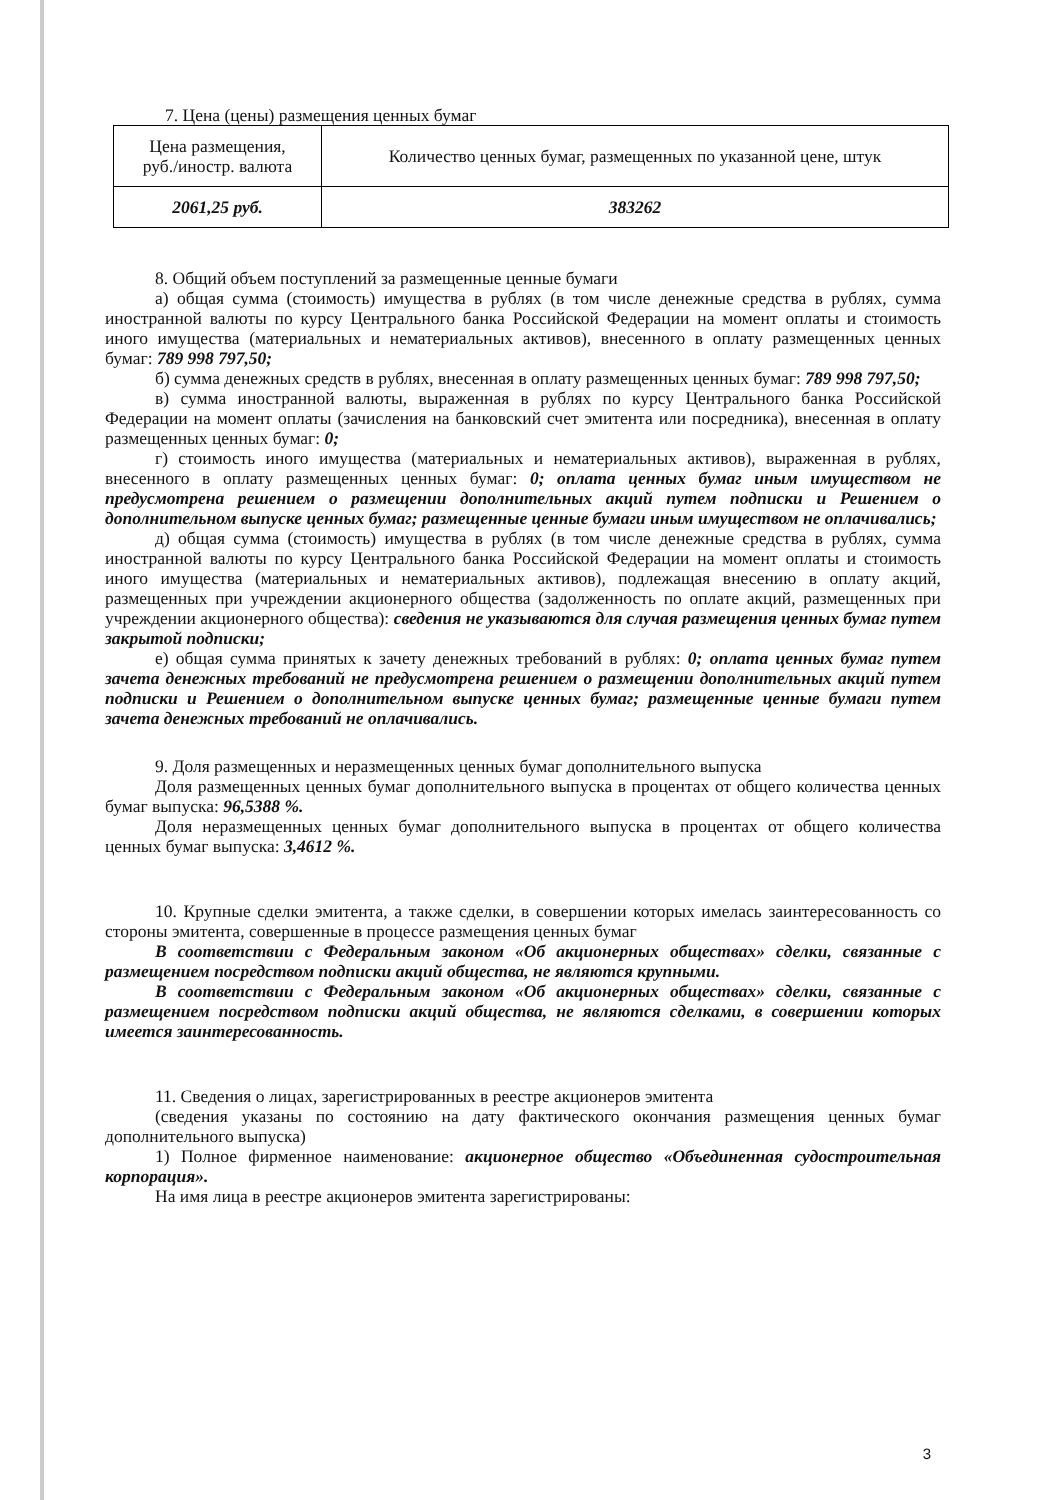7. Цена (цены) размещения ценных бумаг
| Цена размещения, руб./иностр. валюта | Количество ценных бумаг, размещенных по указанной цене, штук |
| 2061,25 руб. | 383262 |
8. Общий объем поступлений за размещенные ценные бумаги
а) общая сумма (стоимость) имущества в рублях (в том числе денежные средства в рублях, сумма иностранной валюты по курсу Центрального банка Российской Федерации на момент оплаты и стоимость иного имущества (материальных и нематериальных активов), внесенного в оплату размещенных ценных бумаг: 789 998 797,50;
б) сумма денежных средств в рублях, внесенная в оплату размещенных ценных бумаг: 789 998 797,50;
в) сумма иностранной валюты, выраженная в рублях по курсу Центрального банка Российской Федерации на момент оплаты (зачисления на банковский счет эмитента или посредника), внесенная в оплату размещенных ценных бумаг: 0;
г) стоимость иного имущества (материальных и нематериальных активов), выраженная в рублях, внесенного в оплату размещенных ценных бумаг: 0; оплата ценных бумаг иным имуществом не предусмотрена решением о размещении дополнительных акций путем подписки и Решением о дополнительном выпуске ценных бумаг; размещенные ценные бумаги иным имуществом не оплачивались;
д) общая сумма (стоимость) имущества в рублях (в том числе денежные средства в рублях, сумма иностранной валюты по курсу Центрального банка Российской Федерации на момент оплаты и стоимость иного имущества (материальных и нематериальных активов), подлежащая внесению в оплату акций, размещенных при учреждении акционерного общества (задолженность по оплате акций, размещенных при учреждении акционерного общества): сведения не указываются для случая размещения ценных бумаг путем закрытой подписки;
е) общая сумма принятых к зачету денежных требований в рублях: 0; оплата ценных бумаг путем зачета денежных требований не предусмотрена решением о размещении дополнительных акций путем подписки и Решением о дополнительном выпуске ценных бумаг; размещенные ценные бумаги путем зачета денежных требований не оплачивались.
9. Доля размещенных и неразмещенных ценных бумаг дополнительного выпуска
Доля размещенных ценных бумаг дополнительного выпуска в процентах от общего количества ценных бумаг выпуска: 96,5388 %.
Доля неразмещенных ценных бумаг дополнительного выпуска в процентах от общего количества ценных бумаг выпуска: 3,4612 %.
10. Крупные сделки эмитента, а также сделки, в совершении которых имелась заинтересованность со стороны эмитента, совершенные в процессе размещения ценных бумаг
В соответствии с Федеральным законом «Об акционерных обществах» сделки, связанные с размещением посредством подписки акций общества, не являются крупными.
В соответствии с Федеральным законом «Об акционерных обществах» сделки, связанные с размещением посредством подписки акций общества, не являются сделками, в совершении которых имеется заинтересованность.
11. Сведения о лицах, зарегистрированных в реестре акционеров эмитента
(сведения указаны по состоянию на дату фактического окончания размещения ценных бумаг дополнительного выпуска)
1) Полное фирменное наименование: акционерное общество «Объединенная судостроительная корпорация».
На имя лица в реестре акционеров эмитента зарегистрированы:
3